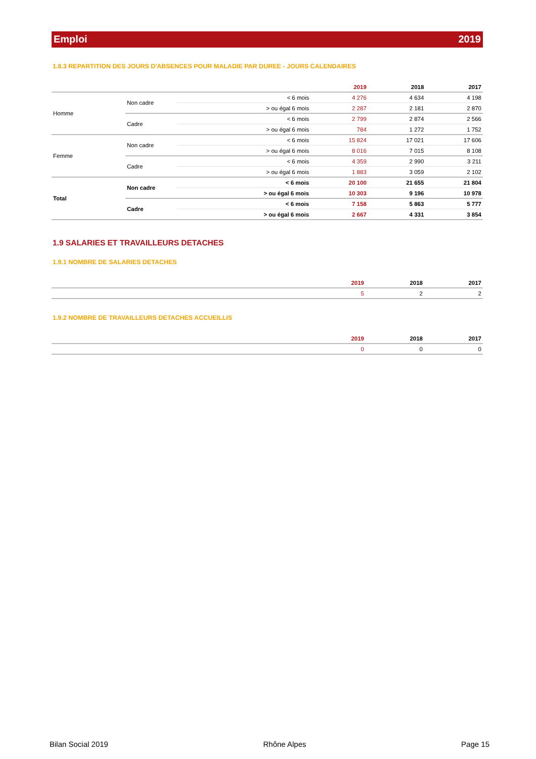Emploi 2019
1.8.3 REPARTITION DES JOURS D'ABSENCES POUR MALADIE PAR DUREE - JOURS CALENDAIRES
| | | | 2019 | 2018 | 2017 |
| --- | --- | --- | --- | --- | --- |
| Homme | Non cadre | < 6 mois | 4 276 | 4 634 | 4 198 |
| | | > ou égal 6 mois | 2 287 | 2 181 | 2 870 |
| | Cadre | < 6 mois | 2 799 | 2 874 | 2 566 |
| | | > ou égal 6 mois | 784 | 1 272 | 1 752 |
| Femme | Non cadre | < 6 mois | 15 824 | 17 021 | 17 606 |
| | | > ou égal 6 mois | 8 016 | 7 015 | 8 108 |
| | Cadre | < 6 mois | 4 359 | 2 990 | 3 211 |
| | | > ou égal 6 mois | 1 883 | 3 059 | 2 102 |
| Total | Non cadre | < 6 mois | 20 100 | 21 655 | 21 804 |
| | | > ou égal 6 mois | 10 303 | 9 196 | 10 978 |
| | Cadre | < 6 mois | 7 158 | 5 863 | 5 777 |
| | | > ou égal 6 mois | 2 667 | 4 331 | 3 854 |
1.9 SALARIES ET TRAVAILLEURS DETACHES
1.9.1 NOMBRE DE SALARIES DETACHES
| | 2019 | 2018 | 2017 |
| --- | --- | --- | --- |
| | 5 | 2 | 2 |
1.9.2 NOMBRE DE TRAVAILLEURS DETACHES ACCUEILLIS
| | 2019 | 2018 | 2017 |
| --- | --- | --- | --- |
| | 0 | 0 | 0 |
Bilan Social 2019 Rhône Alpes Page 15